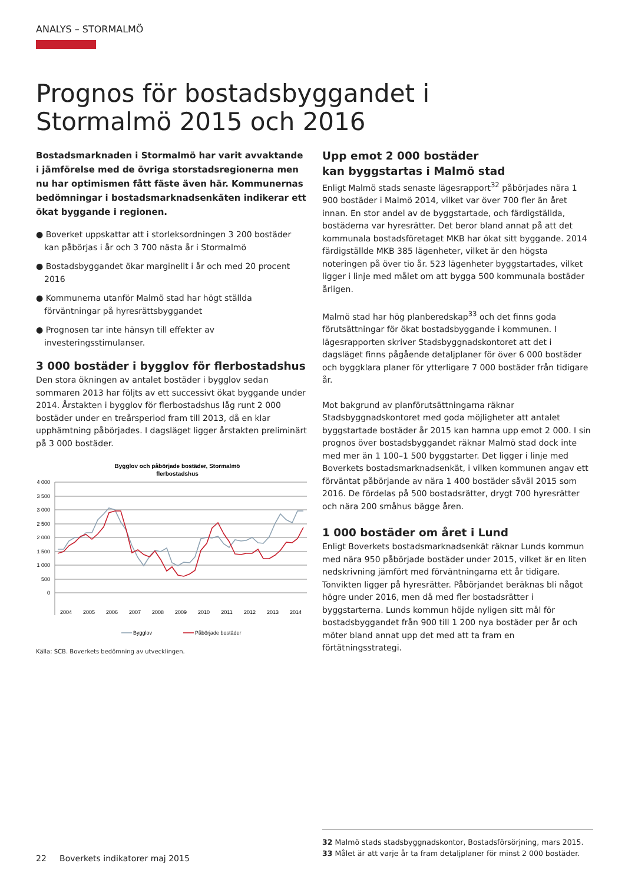ANALYS – STORMALMÖ
Prognos för bostadsbyggandet i Stormalmö 2015 och 2016
Bostadsmarknaden i Stormalmö har varit avvaktande i jämförelse med de övriga storstadsregionerna men nu har optimismen fått fäste även här. Kommunernas bedömningar i bostadsmarknadsenkäten indikerar ett ökat byggande i regionen.
● Boverket uppskattar att i storleksordningen 3 200 bostäder kan påbörjas i år och 3 700 nästa år i Stormalmö
● Bostadsbyggandet ökar marginellt i år och med 20 procent 2016
● Kommunerna utanför Malmö stad har högt ställda förväntningar på hyresrättsbyggandet
● Prognosen tar inte hänsyn till effekter av investeringsstimulanser.
3 000 bostäder i bygglov för flerbostadshus
Den stora ökningen av antalet bostäder i bygglov sedan sommaren 2013 har följts av ett successivt ökat byggande under 2014. Årstakten i bygglov för flerbostadshus låg runt 2 000 bostäder under en treårsperiod fram till 2013, då en klar upphämtning påbörjades. I dagsläget ligger årstakten preliminärt på 3 000 bostäder.
Bygglov och påbörjade bostäder, Stormalmö
flerbostadshus
4 000
3 500
3 000
2 500
2 000
1 500
1 000
500
0
2004
2005
2006
2007
2008
2009
2010
2011
2012
2013
2014
Bygglov
Påbörjade bostäder
Källa: SCB. Boverkets bedömning av utvecklingen.
Upp emot 2 000 bostäder
kan byggstartas i Malmö stad
Enligt Malmö stads senaste lägesrapport<sup>32</sup> påbörjades nära 1 900 bostäder i Malmö 2014, vilket var över 700 fler än året innan. En stor andel av de byggstartade, och färdigställda, bostäderna var hyresrätter. Det beror bland annat på att det kommunala bostadsföretaget MKB har ökat sitt byggande. 2014 färdigställde MKB 385 lägenheter, vilket är den högsta noteringen på över tio år. 523 lägenheter byggstartades, vilket ligger i linje med målet om att bygga 500 kommunala bostäder årligen.
Malmö stad har hög planberedskap<sup>33</sup> och det finns goda förutsättningar för ökat bostadsbyggande i kommunen. I lägesrapporten skriver Stadsbyggnadskontoret att det i dagsläget finns pågående detaljplaner för över 6 000 bostäder och byggklara planer för ytterligare 7 000 bostäder från tidigare år.
Mot bakgrund av planförutsättningarna räknar Stadsbyggnadskontoret med goda möjligheter att antalet byggstartade bostäder år 2015 kan hamna upp emot 2 000. I sin prognos över bostadsbyggandet räknar Malmö stad dock inte med mer än 1 100–1 500 byggstarter. Det ligger i linje med Boverkets bostadsmarknadsenkät, i vilken kommunen angav ett förväntat påbörjande av nära 1 400 bostäder såväl 2015 som 2016. De fördelas på 500 bostadsrätter, drygt 700 hyresrätter och nära 200 småhus bägge åren.
1 000 bostäder om året i Lund
Enligt Boverkets bostadsmarknadsenkät räknar Lunds kommun med nära 950 påbörjade bostäder under 2015, vilket är en liten nedskrivning jämfört med förväntningarna ett år tidigare. Tonvikten ligger på hyresrätter. Påbörjandet beräknas bli något högre under 2016, men då med fler bostadsrätter i byggstarterna. Lunds kommun höjde nyligen sitt mål för bostadsbyggandet från 900 till 1 200 nya bostäder per år och möter bland annat upp det med att ta fram en förtätningsstrategi.
32 Malmö stads stadsbyggnadskontor, Bostadsförsörjning, mars 2015.
33 Målet är att varje år ta fram detaljplaner för minst 2 000 bostäder.
22 Boverkets indikatorer maj 2015